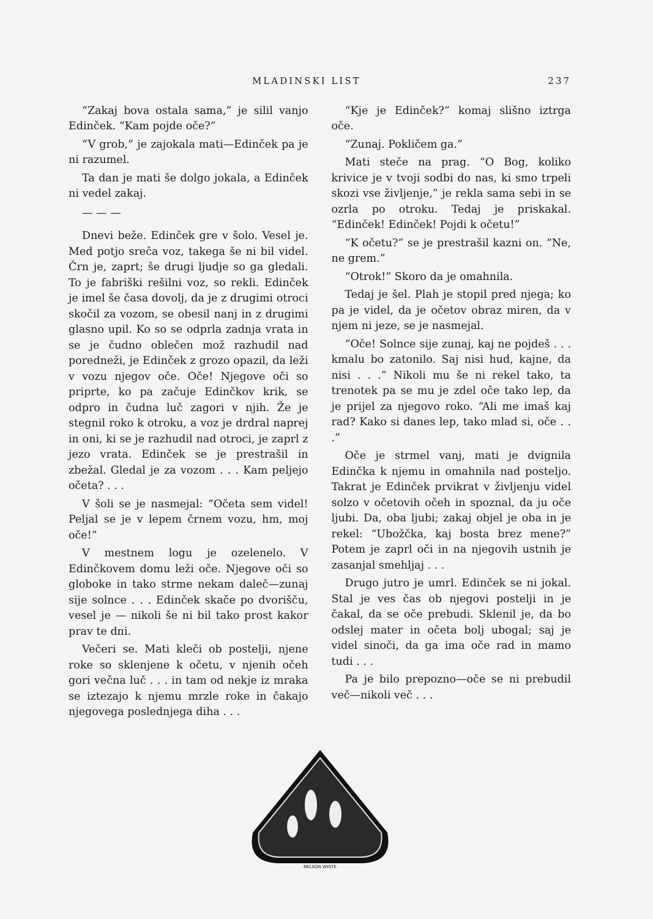MLADINSKI LIST 237
“Zakaj bova ostala sama,” je silil vanjo Edinček. “Kam pojde oče?”
“V grob,” je zajokala mati—Edinček pa je ni razumel.
Ta dan je mati še dolgo jokala, a Edinček ni vedel zakaj.
— — —
Dnevi beže. Edinček gre v šolo. Vesel je. Med potjo sreča voz, takega še ni bil videl. Črn je, zaprt; še drugi ljudje so ga gledali. To je fabriški rešilni voz, so rekli. Edinček je imel še časa dovolj, da je z drugimi otroci skočil za vozom, se obesil nanj in z drugimi glasno upil. Ko so se odprla zadnja vrata in se je čudno oblečen mož razhudil nad poredneži, je Edinček z grozo opazil, da leži v vozu njegov oče. Oče! Njegove oči so priprte, ko pa začuje Edinčkov krik, se odpro in čudna luč zagori v njih. Že je stegnil roko k otroku, a voz je drdral naprej in oni, ki se je razhudil nad otroci, je zaprl z jezo vrata. Edinček se je prestrašil in zbežal. Gledal je za vozom . . . Kam peljejo očeta? . . .
V šoli se je nasmejal: “Očeta sem videl! Peljal se je v lepem črnem vozu, hm, moj oče!”
V mestnem logu je ozelenelo. V Edinčkovem domu leži oče. Njegove oči so globoke in tako strme nekam dalеč—zunaj sije solnce . . . Edinček skače po dvorišču, vesel je — nikoli še ni bil tako prost kakor prav te dni.
Večeri se. Mati kleči ob postelji, njene roke so sklenjene k očetu, v njenih očeh gori večna luč . . . in tam od nekje iz mraka se iztezajo k njemu mrzle roke in čakajo njegovega poslednjega diha . . .
“Kje je Edinček?” komaj slišno iztrga oče.
“Zunaj. Pokličem ga.”
Mati steče na prag. “O Bog, koliko krivice je v tvoji sodbi do nas, ki smo trpeli skozi vse življenje,” je rekla sama sebi in se ozrla po otroku. Tedaj je priskakal. “Edinček! Edinček! Pojdi k očetu!”
“K očetu?” se je prestrašil kazni on. “Ne, ne grem.”
“Otrok!” Skoro da je omahnila.
Tedaj je šel. Plah je stopil pred njega; ko pa je videl, da je očetov obraz miren, da v njem ni jeze, se je nasmejal.
“Oče! Solnce sije zunaj, kaj ne pojdeš . . . kmalu bo zatonilo. Saj nisi hud, kajne, da nisi . . .” Nikoli mu še ni rekel tako, ta trenotek pa se mu je zdel oče tako lep, da je prijel za njegovo roko. “Ali me imaš kaj rad? Kako si danes lep, tako mlad si, oče . . .”
Oče je strmel vanj, mati je dvignila Edinčka k njemu in omahnila nad posteljo. Takrat je Edinček prvikrat v življenju videl solzo v očetovih očeh in spoznal, da ju oče ljubi. Da, oba ljubi; zakaj objel je oba in je rekel: “Ubožčka, kaj bosta brez mene?” Potem je zaprl oči in na njegovih ustnih je zasanjal smehljaj . . .
Drugo jutro je umrl. Edinček se ni jokal. Stal je ves čas ob njegovi postelji in je čakal, da se oče prebudi. Sklenil je, da bo odslej mater in očeta bolj ubogal; saj je videl sinoči, da ga ima oče rad in mamo tudi . . .
Pa je bilo prepozno—oče se ni prebudil več—nikoli več . . .
NELSON WHITE